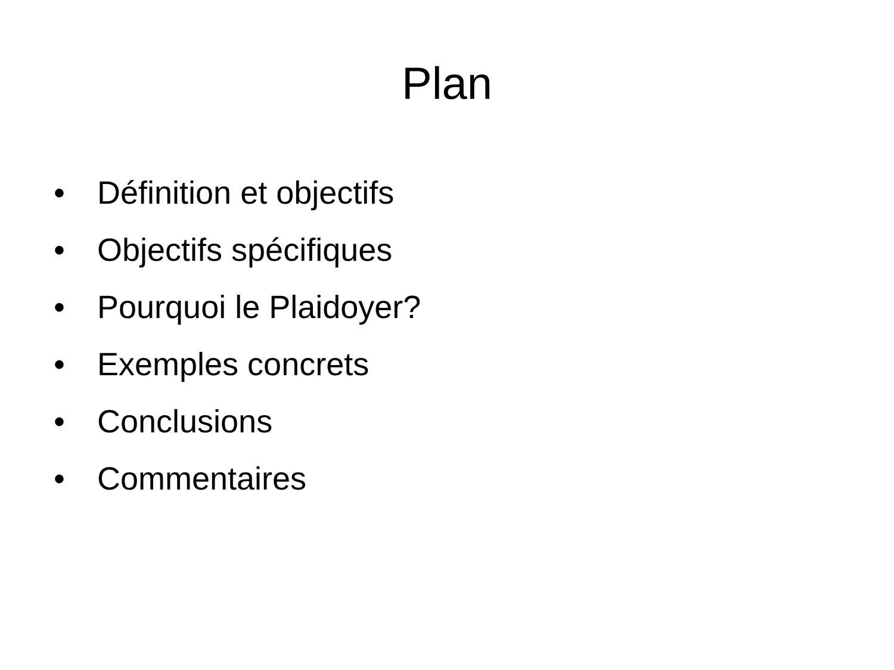Plan
• Définition et objectifs
• Objectifs spécifiques
• Pourquoi le Plaidoyer?
• Exemples concrets
• Conclusions
• Commentaires